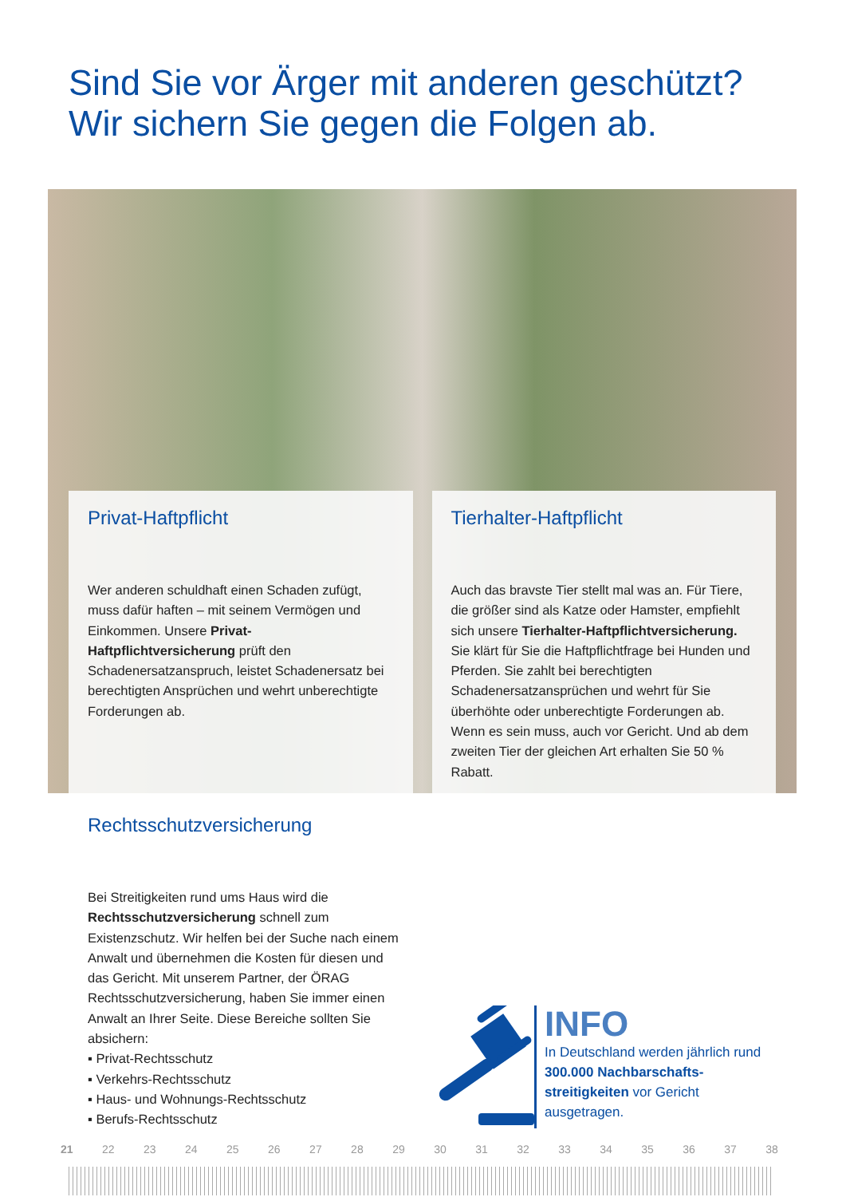Sind Sie vor Ärger mit anderen geschützt?
Wir sichern Sie gegen die Folgen ab.
Privat-Haftpflicht
Wer anderen schuldhaft einen Schaden zufügt, muss dafür haften – mit seinem Vermögen und Einkommen. Unsere Privat-Haftpflichtversicherung prüft den Schadenersatzanspruch, leistet Schadenersatz bei berechtigten Ansprüchen und wehrt unberechtigte Forderungen ab.
Tierhalter-Haftpflicht
Auch das bravste Tier stellt mal was an. Für Tiere, die größer sind als Katze oder Hamster, empfiehlt sich unsere Tierhalter-Haftpflichtversicherung. Sie klärt für Sie die Haftpflichtfrage bei Hunden und Pferden. Sie zahlt bei berechtigten Schadenersatzansprüchen und wehrt für Sie überhöhte oder unberechtigte Forderungen ab. Wenn es sein muss, auch vor Gericht. Und ab dem zweiten Tier der gleichen Art erhalten Sie 50 % Rabatt.
Rechtsschutzversicherung
Bei Streitigkeiten rund ums Haus wird die Rechtsschutzversicherung schnell zum Existenzschutz. Wir helfen bei der Suche nach einem Anwalt und übernehmen die Kosten für diesen und das Gericht. Mit unserem Partner, der ÖRAG Rechtsschutzversicherung, haben Sie immer einen Anwalt an Ihrer Seite. Diese Bereiche sollten Sie absichern:
▪ Privat-Rechtsschutz
▪ Verkehrs-Rechtsschutz
▪ Haus- und Wohnungs-Rechtsschutz
▪ Berufs-Rechtsschutz
INFO
In Deutschland werden jährlich rund 300.000 Nachbarschafts-streitigkeiten vor Gericht ausgetragen.
21 22 23 24 25 26 27 28 29 30 31 32 33 34 35 36 37 38